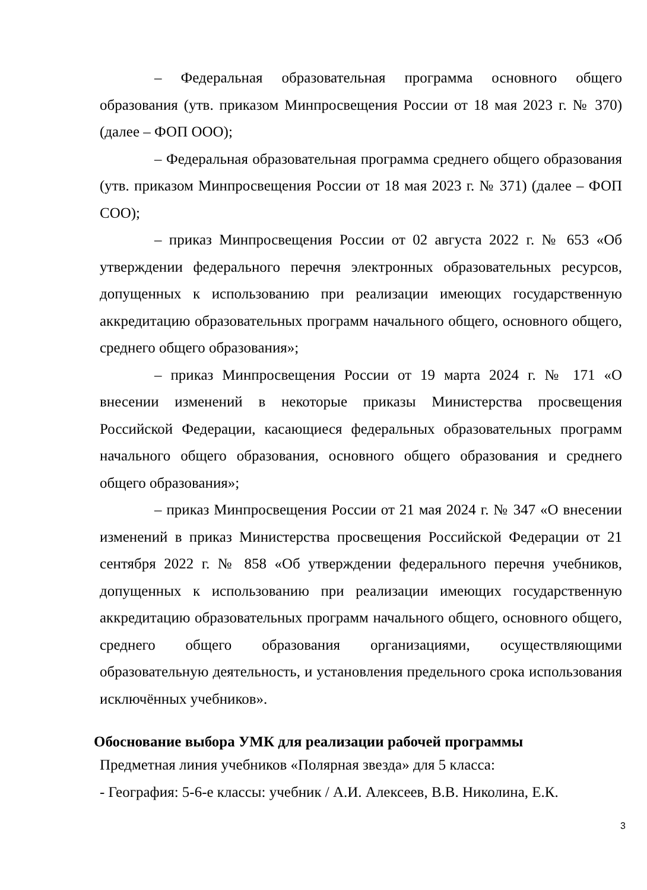– Федеральная образовательная программа основного общего образования (утв. приказом Минпросвещения России от 18 мая 2023 г. № 370) (далее – ФОП ООО);
– Федеральная образовательная программа среднего общего образования (утв. приказом Минпросвещения России от 18 мая 2023 г. № 371) (далее – ФОП СОО);
– приказ Минпросвещения России от 02 августа 2022 г. № 653 «Об утверждении федерального перечня электронных образовательных ресурсов, допущенных к использованию при реализации имеющих государственную аккредитацию образовательных программ начального общего, основного общего, среднего общего образования»;
– приказ Минпросвещения России от 19 марта 2024 г. № 171 «О внесении изменений в некоторые приказы Министерства просвещения Российской Федерации, касающиеся федеральных образовательных программ начального общего образования, основного общего образования и среднего общего образования»;
– приказ Минпросвещения России от 21 мая 2024 г. № 347 «О внесении изменений в приказ Министерства просвещения Российской Федерации от 21 сентября 2022 г. № 858 «Об утверждении федерального перечня учебников, допущенных к использованию при реализации имеющих государственную аккредитацию образовательных программ начального общего, основного общего, среднего общего образования организациями, осуществляющими образовательную деятельность, и установления предельного срока использования исключённых учебников».
Обоснование выбора УМК для реализации рабочей программы
Предметная линия учебников «Полярная звезда» для 5 класса:
- География: 5-6-е классы: учебник / А.И. Алексеев, В.В. Николина, Е.К.
3